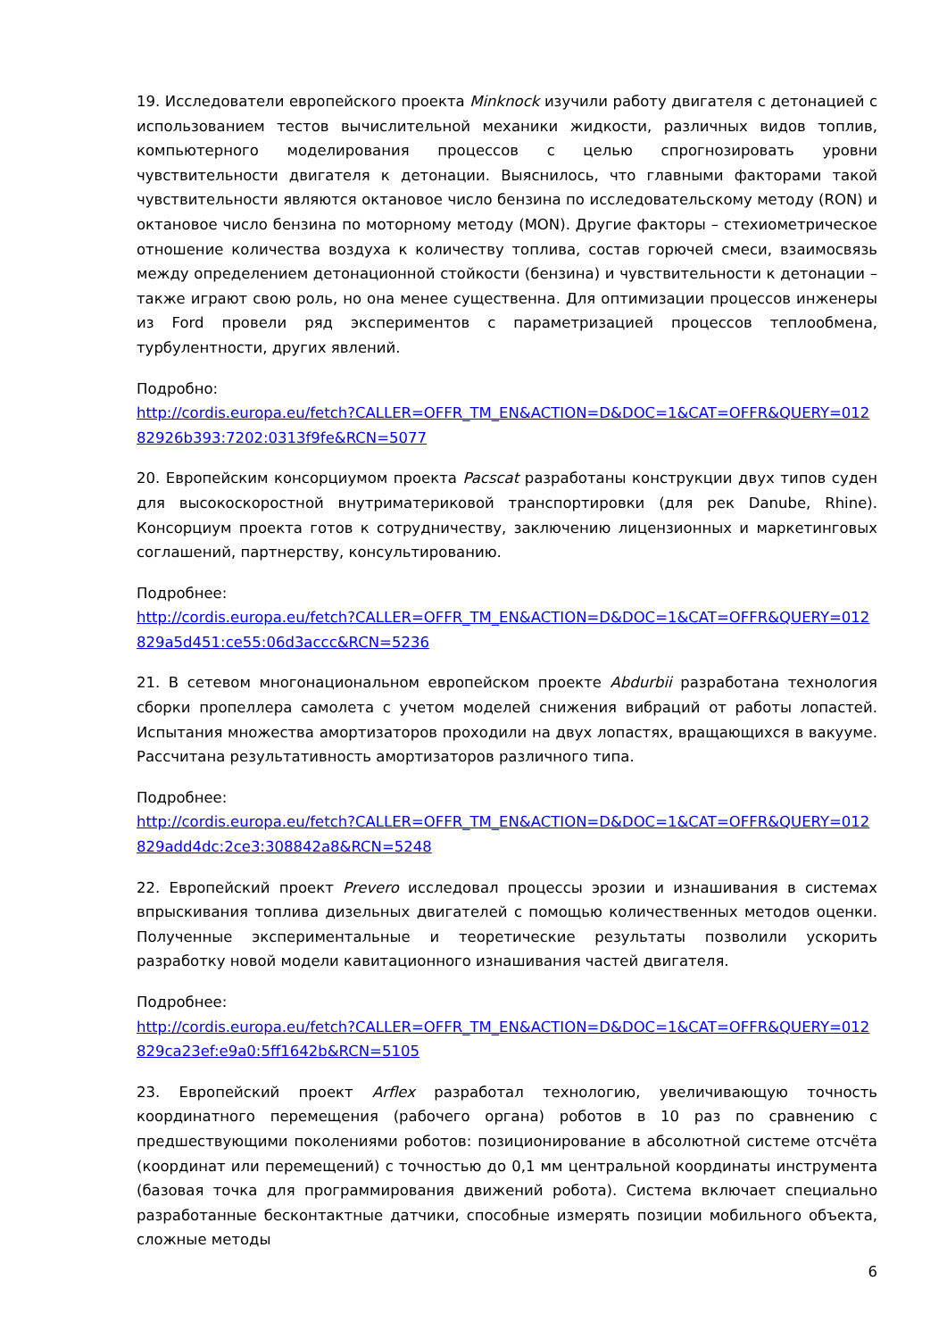19. Исследователи европейского проекта Minknock изучили работу двигателя с детонацией с использованием тестов вычислительной механики жидкости, различных видов топлив, компьютерного моделирования процессов с целью спрогнозировать уровни чувствительности двигателя к детонации. Выяснилось, что главными факторами такой чувствительности являются октановое число бензина по исследовательскому методу (RON) и октановое число бензина по моторному методу (MON). Другие факторы – стехиометрическое отношение количества воздуха к количеству топлива, состав горючей смеси, взаимосвязь между определением детонационной стойкости (бензина) и чувствительности к детонации – также играют свою роль, но она менее существенна. Для оптимизации процессов инженеры из Ford провели ряд экспериментов с параметризацией процессов теплообмена, турбулентности, других явлений.
Подробно:
http://cordis.europa.eu/fetch?CALLER=OFFR_TM_EN&ACTION=D&DOC=1&CAT=OFFR&QUERY=01282926b393:7202:0313f9fe&RCN=5077
20. Европейским консорциумом проекта Pacscat разработаны конструкции двух типов суден для высокоскоростной внутриматериковой транспортировки (для рек Danube, Rhine). Консорциум проекта готов к сотрудничеству, заключению лицензионных и маркетинговых соглашений, партнерству, консультированию.
Подробнее:
http://cordis.europa.eu/fetch?CALLER=OFFR_TM_EN&ACTION=D&DOC=1&CAT=OFFR&QUERY=012829a5d451:ce55:06d3accc&RCN=5236
21. В сетевом многонациональном европейском проекте Abdurbii разработана технология сборки пропеллера самолета с учетом моделей снижения вибраций от работы лопастей. Испытания множества амортизаторов проходили на двух лопастях, вращающихся в вакууме. Рассчитана результативность амортизаторов различного типа.
Подробнее:
http://cordis.europa.eu/fetch?CALLER=OFFR_TM_EN&ACTION=D&DOC=1&CAT=OFFR&QUERY=012829add4dc:2ce3:308842a8&RCN=5248
22. Европейский проект Prevero исследовал процессы эрозии и изнашивания в системах впрыскивания топлива дизельных двигателей с помощью количественных методов оценки. Полученные экспериментальные и теоретические результаты позволили ускорить разработку новой модели кавитационного изнашивания частей двигателя.
Подробнее:
http://cordis.europa.eu/fetch?CALLER=OFFR_TM_EN&ACTION=D&DOC=1&CAT=OFFR&QUERY=012829ca23ef:e9a0:5ff1642b&RCN=5105
23. Европейский проект Arflex разработал технологию, увеличивающую точность координатного перемещения (рабочего органа) роботов в 10 раз по сравнению с предшествующими поколениями роботов: позиционирование в абсолютной системе отсчёта (координат или перемещений) с точностью до 0,1 мм центральной координаты инструмента (базовая точка для программирования движений робота). Система включает специально разработанные бесконтактные датчики, способные измерять позиции мобильного объекта, сложные методы
6